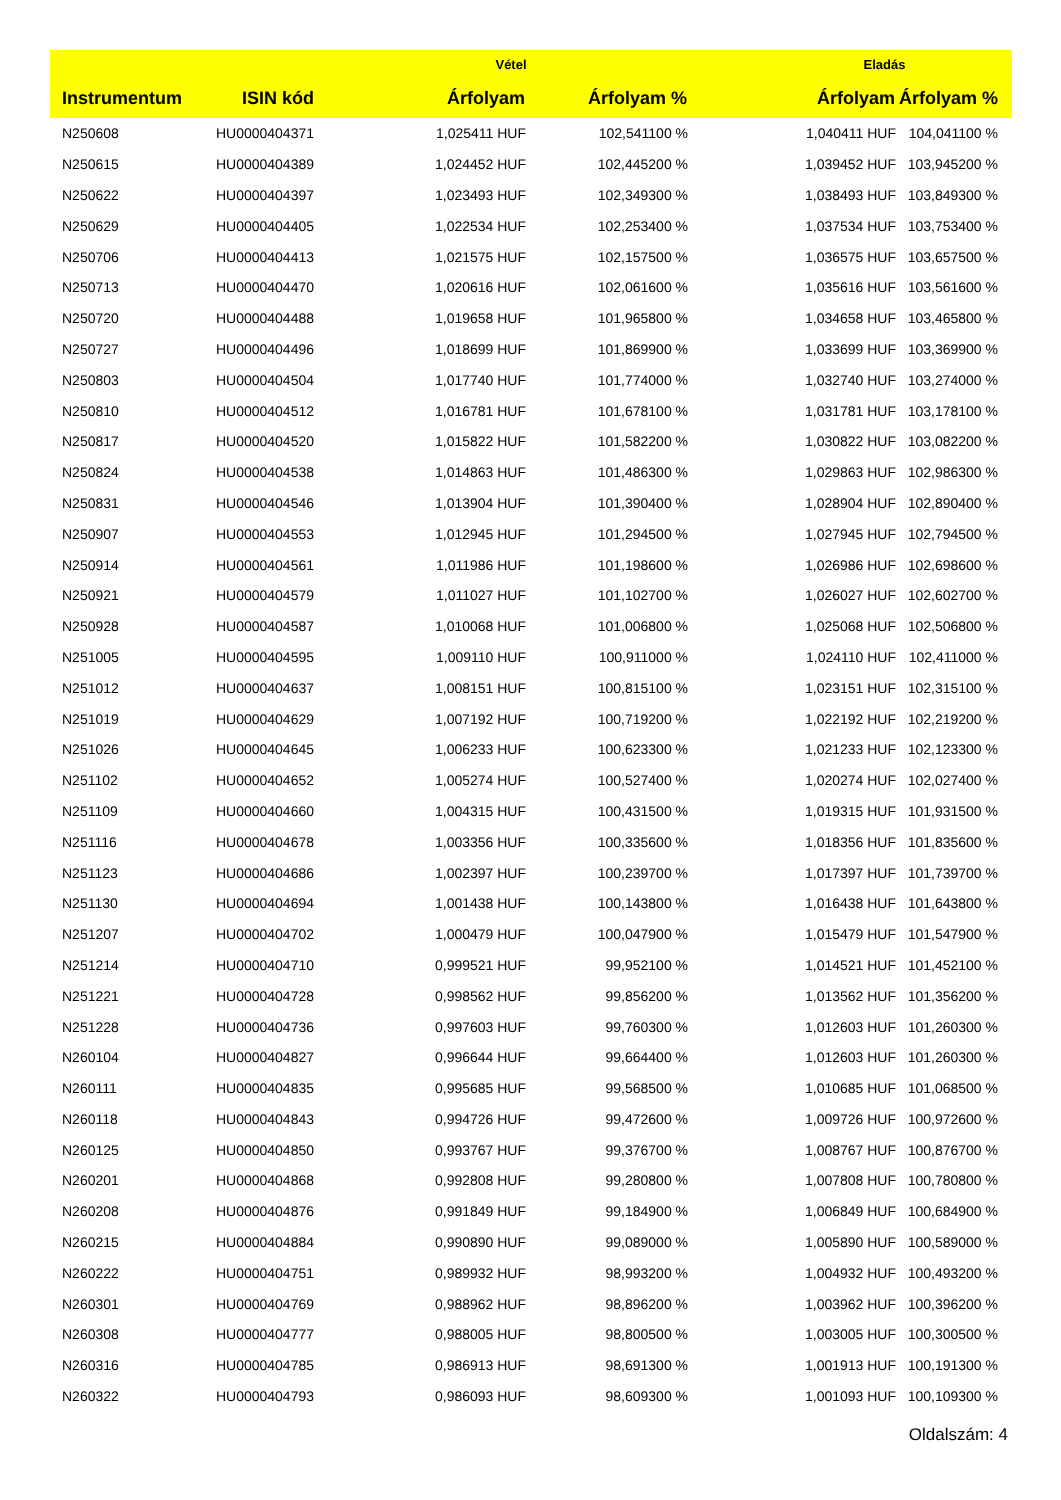| | | Vétel | | Eladás | |
| --- | --- | --- | --- | --- | --- |
| Instrumentum | ISIN kód | Árfolyam | Árfolyam % | Árfolyam | Árfolyam % |
| N250608 | HU0000404371 | 1,025411 HUF | 102,541100 % | 1,040411 HUF | 104,041100 % |
| N250615 | HU0000404389 | 1,024452 HUF | 102,445200 % | 1,039452 HUF | 103,945200 % |
| N250622 | HU0000404397 | 1,023493 HUF | 102,349300 % | 1,038493 HUF | 103,849300 % |
| N250629 | HU0000404405 | 1,022534 HUF | 102,253400 % | 1,037534 HUF | 103,753400 % |
| N250706 | HU0000404413 | 1,021575 HUF | 102,157500 % | 1,036575 HUF | 103,657500 % |
| N250713 | HU0000404470 | 1,020616 HUF | 102,061600 % | 1,035616 HUF | 103,561600 % |
| N250720 | HU0000404488 | 1,019658 HUF | 101,965800 % | 1,034658 HUF | 103,465800 % |
| N250727 | HU0000404496 | 1,018699 HUF | 101,869900 % | 1,033699 HUF | 103,369900 % |
| N250803 | HU0000404504 | 1,017740 HUF | 101,774000 % | 1,032740 HUF | 103,274000 % |
| N250810 | HU0000404512 | 1,016781 HUF | 101,678100 % | 1,031781 HUF | 103,178100 % |
| N250817 | HU0000404520 | 1,015822 HUF | 101,582200 % | 1,030822 HUF | 103,082200 % |
| N250824 | HU0000404538 | 1,014863 HUF | 101,486300 % | 1,029863 HUF | 102,986300 % |
| N250831 | HU0000404546 | 1,013904 HUF | 101,390400 % | 1,028904 HUF | 102,890400 % |
| N250907 | HU0000404553 | 1,012945 HUF | 101,294500 % | 1,027945 HUF | 102,794500 % |
| N250914 | HU0000404561 | 1,011986 HUF | 101,198600 % | 1,026986 HUF | 102,698600 % |
| N250921 | HU0000404579 | 1,011027 HUF | 101,102700 % | 1,026027 HUF | 102,602700 % |
| N250928 | HU0000404587 | 1,010068 HUF | 101,006800 % | 1,025068 HUF | 102,506800 % |
| N251005 | HU0000404595 | 1,009110 HUF | 100,911000 % | 1,024110 HUF | 102,411000 % |
| N251012 | HU0000404637 | 1,008151 HUF | 100,815100 % | 1,023151 HUF | 102,315100 % |
| N251019 | HU0000404629 | 1,007192 HUF | 100,719200 % | 1,022192 HUF | 102,219200 % |
| N251026 | HU0000404645 | 1,006233 HUF | 100,623300 % | 1,021233 HUF | 102,123300 % |
| N251102 | HU0000404652 | 1,005274 HUF | 100,527400 % | 1,020274 HUF | 102,027400 % |
| N251109 | HU0000404660 | 1,004315 HUF | 100,431500 % | 1,019315 HUF | 101,931500 % |
| N251116 | HU0000404678 | 1,003356 HUF | 100,335600 % | 1,018356 HUF | 101,835600 % |
| N251123 | HU0000404686 | 1,002397 HUF | 100,239700 % | 1,017397 HUF | 101,739700 % |
| N251130 | HU0000404694 | 1,001438 HUF | 100,143800 % | 1,016438 HUF | 101,643800 % |
| N251207 | HU0000404702 | 1,000479 HUF | 100,047900 % | 1,015479 HUF | 101,547900 % |
| N251214 | HU0000404710 | 0,999521 HUF | 99,952100 % | 1,014521 HUF | 101,452100 % |
| N251221 | HU0000404728 | 0,998562 HUF | 99,856200 % | 1,013562 HUF | 101,356200 % |
| N251228 | HU0000404736 | 0,997603 HUF | 99,760300 % | 1,012603 HUF | 101,260300 % |
| N260104 | HU0000404827 | 0,996644 HUF | 99,664400 % | 1,012603 HUF | 101,260300 % |
| N260111 | HU0000404835 | 0,995685 HUF | 99,568500 % | 1,010685 HUF | 101,068500 % |
| N260118 | HU0000404843 | 0,994726 HUF | 99,472600 % | 1,009726 HUF | 100,972600 % |
| N260125 | HU0000404850 | 0,993767 HUF | 99,376700 % | 1,008767 HUF | 100,876700 % |
| N260201 | HU0000404868 | 0,992808 HUF | 99,280800 % | 1,007808 HUF | 100,780800 % |
| N260208 | HU0000404876 | 0,991849 HUF | 99,184900 % | 1,006849 HUF | 100,684900 % |
| N260215 | HU0000404884 | 0,990890 HUF | 99,089000 % | 1,005890 HUF | 100,589000 % |
| N260222 | HU0000404751 | 0,989932 HUF | 98,993200 % | 1,004932 HUF | 100,493200 % |
| N260301 | HU0000404769 | 0,988962 HUF | 98,896200 % | 1,003962 HUF | 100,396200 % |
| N260308 | HU0000404777 | 0,988005 HUF | 98,800500 % | 1,003005 HUF | 100,300500 % |
| N260316 | HU0000404785 | 0,986913 HUF | 98,691300 % | 1,001913 HUF | 100,191300 % |
| N260322 | HU0000404793 | 0,986093 HUF | 98,609300 % | 1,001093 HUF | 100,109300 % |
Oldalszám: 4